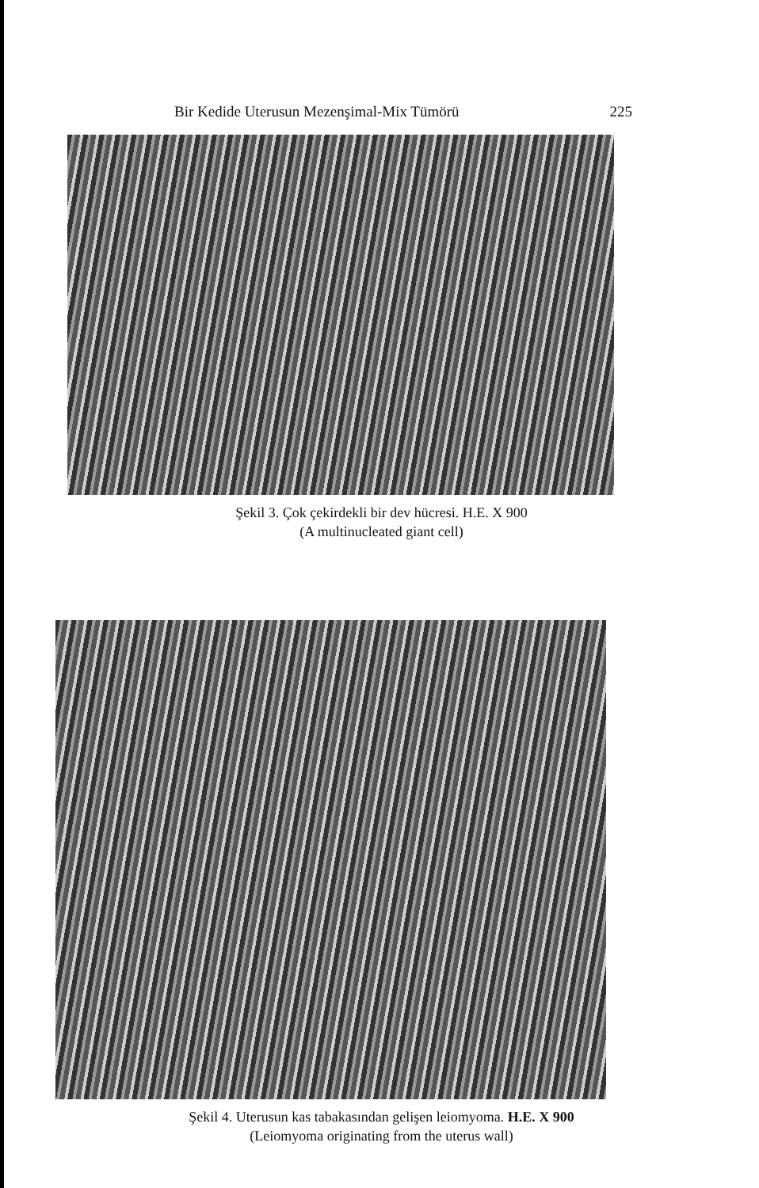Bir Kedide Uterusun Mezenşimal-Mix Tümörü 225
Şekil 3. Çok çekirdekli bir dev hücresi. H.E. X 900
(A multinucleated giant cell)
Şekil 4. Uterusun kas tabakasından gelişen leiomyoma. H.E. X 900
(Leiomyoma originating from the uterus wall)